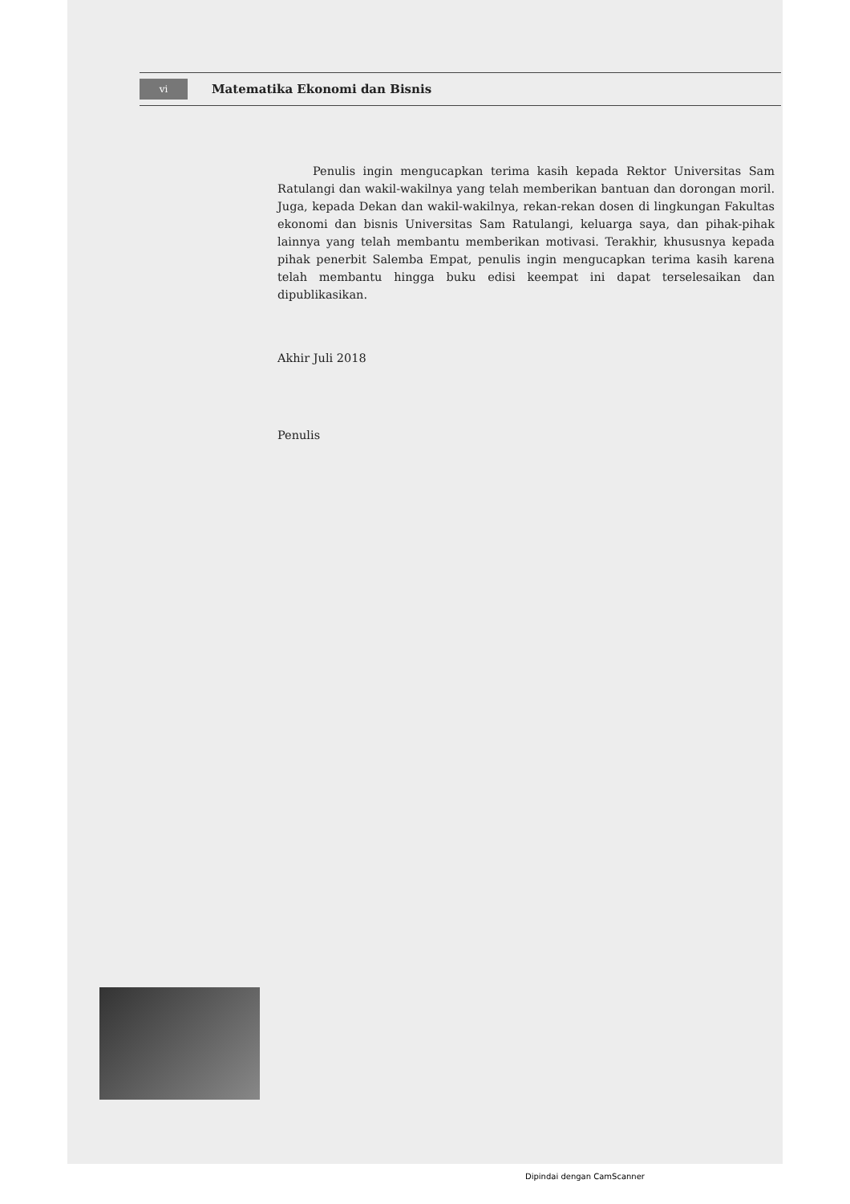vi Matematika Ekonomi dan Bisnis
Penulis ingin mengucapkan terima kasih kepada Rektor Universitas Sam Ratulangi dan wakil-wakilnya yang telah memberikan bantuan dan dorongan moril. Juga, kepada Dekan dan wakil-wakilnya, rekan-rekan dosen di lingkungan Fakultas ekonomi dan bisnis Universitas Sam Ratulangi, keluarga saya, dan pihak-pihak lainnya yang telah membantu memberikan motivasi. Terakhir, khususnya kepada pihak penerbit Salemba Empat, penulis ingin mengucapkan terima kasih karena telah membantu hingga buku edisi keempat ini dapat terselesaikan dan dipublikasikan.
Akhir Juli 2018
Penulis
Dipindai dengan CamScanner